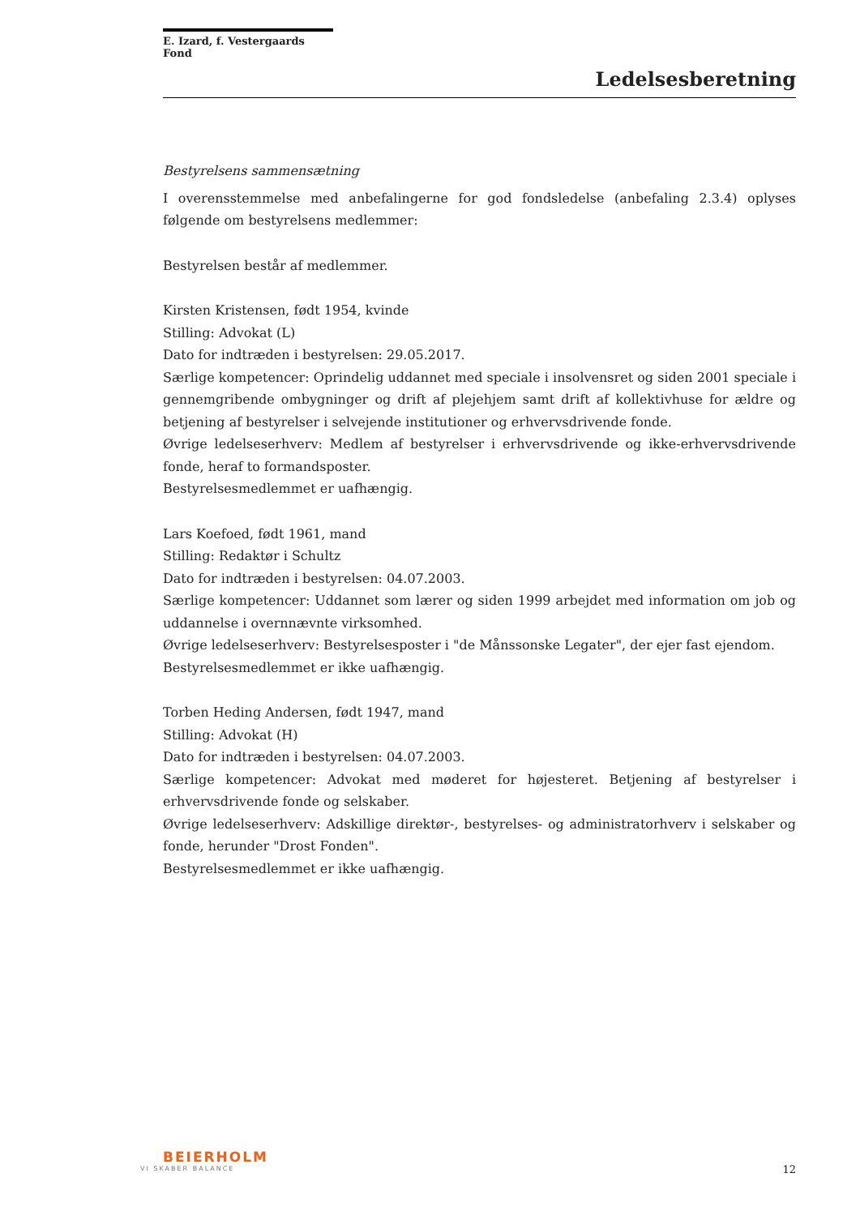E. Izard, f. Vestergaards Fond
Ledelsesberetning
Bestyrelsens sammensætning
I overensstemmelse med anbefalingerne for god fondsledelse (anbefaling 2.3.4) oplyses følgende om bestyrelsens medlemmer:
Bestyrelsen består af medlemmer.
Kirsten Kristensen, født 1954, kvinde
Stilling: Advokat (L)
Dato for indtræden i bestyrelsen: 29.05.2017.
Særlige kompetencer: Oprindelig uddannet med speciale i insolvensret og siden 2001 speciale i gennemgribende ombygninger og drift af plejehjem samt drift af kollektivhuse for ældre og betjening af bestyrelser i selvejende institutioner og erhvervsdrivende fonde.
Øvrige ledelseserhverv: Medlem af bestyrelser i erhvervsdrivende og ikke-erhvervsdrivende fonde, heraf to formandsposter.
Bestyrelsesmedlemmet er uafhængig.
Lars Koefoed, født 1961, mand
Stilling: Redaktør i Schultz
Dato for indtræden i bestyrelsen: 04.07.2003.
Særlige kompetencer: Uddannet som lærer og siden 1999 arbejdet med information om job og uddannelse i overnnævnte virksomhed.
Øvrige ledelseserhverv: Bestyrelsesposter i "de Månssonske Legater", der ejer fast ejendom.
Bestyrelsesmedlemmet er ikke uafhængig.
Torben Heding Andersen, født 1947, mand
Stilling: Advokat (H)
Dato for indtræden i bestyrelsen: 04.07.2003.
Særlige kompetencer: Advokat med møderet for højesteret. Betjening af bestyrelser i erhvervsdrivende fonde og selskaber.
Øvrige ledelseserhverv: Adskillige direktør-, bestyrelses- og administratorhverv i selskaber og fonde, herunder "Drost Fonden".
Bestyrelsesmedlemmet er ikke uafhængig.
BEIERHOLM
VI SKABER BALANCE
12